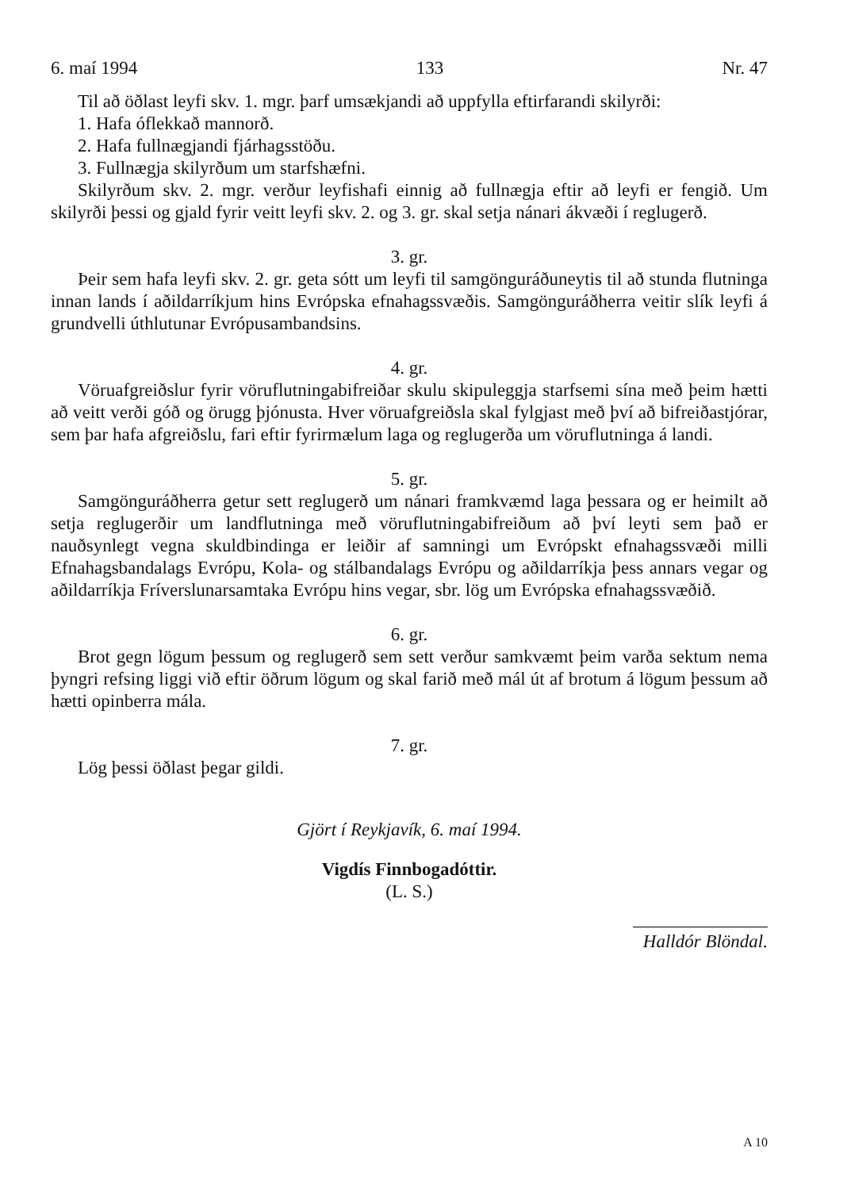6. maí 1994 133 Nr. 47
Til að öðlast leyfi skv. 1. mgr. þarf umsækjandi að uppfylla eftirfarandi skilyrði:
1. Hafa óflekkað mannorð.
2. Hafa fullnægjandi fjárhagsstöðu.
3. Fullnægja skilyrðum um starfshæfni.
Skilyrðum skv. 2. mgr. verður leyfishafi einnig að fullnægja eftir að leyfi er fengið. Um skilyrði þessi og gjald fyrir veitt leyfi skv. 2. og 3. gr. skal setja nánari ákvæði í reglugerð.
3. gr.
Þeir sem hafa leyfi skv. 2. gr. geta sótt um leyfi til samgönguráðuneytis til að stunda flutninga innan lands í aðildarríkjum hins Evrópska efnahagssvæðis. Samgönguráðherra veitir slík leyfi á grundvelli úthlutunar Evrópusambandsins.
4. gr.
Vöruafgreiðslur fyrir vöruflutningabifreiðar skulu skipuleggja starfsemi sína með þeim hætti að veitt verði góð og örugg þjónusta. Hver vöruafgreiðsla skal fylgjast með því að bifreiðastjórar, sem þar hafa afgreiðslu, fari eftir fyrirmælum laga og reglugerða um vöruflutninga á landi.
5. gr.
Samgönguráðherra getur sett reglugerð um nánari framkvæmd laga þessara og er heimilt að setja reglugerðir um landflutninga með vöruflutningabifreiðum að því leyti sem það er nauðsynlegt vegna skuldbindinga er leiðir af samningi um Evrópskt efnahagssvæði milli Efnahagsbandalags Evrópu, Kola- og stálbandalags Evrópu og aðildarríkja þess annars vegar og aðildarríkja Fríverslunarsamtaka Evrópu hins vegar, sbr. lög um Evrópska efnahagssvæðið.
6. gr.
Brot gegn lögum þessum og reglugerð sem sett verður samkvæmt þeim varða sektum nema þyngri refsing liggi við eftir öðrum lögum og skal farið með mál út af brotum á lögum þessum að hætti opinberra mála.
7. gr.
Lög þessi öðlast þegar gildi.
Gjört í Reykjavík, 6. maí 1994.
Vigdís Finnbogadóttir.
(L. S.)
Halldór Blöndal.
A 10